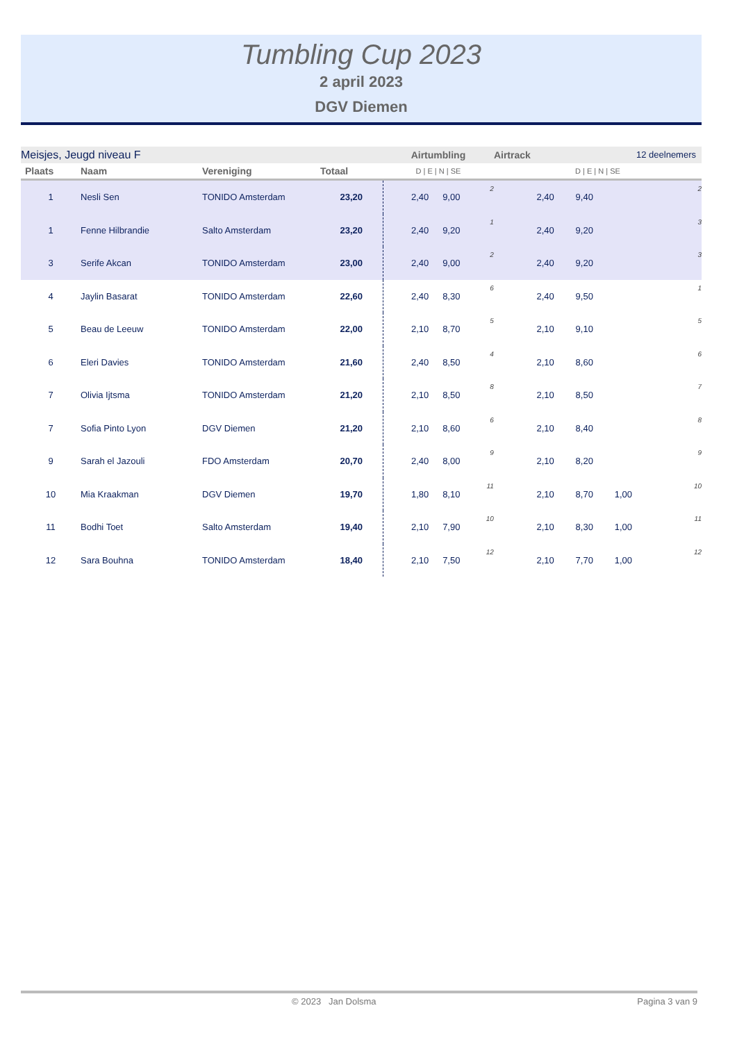Tumbling Cup 2023
2 april 2023
DGV Diemen
| Meisjes, Jeugd niveau F | | | | Airtumbling | | | | Airtrack 12 deelnemers | | | |
| Plaats | Naam | Vereniging | Totaal | D / E / N / SE | | | | D / E / N / SE | | | |
| 1 | Nesli Sen | TONIDO Amsterdam | 23,20 | 2,40 | 9,00 | | 2 | 2,40 | 9,40 | | 2 |
| 1 | Fenne Hilbrandie | Salto Amsterdam | 23,20 | 2,40 | 9,20 | | 1 | 2,40 | 9,20 | | 3 |
| 3 | Serife Akcan | TONIDO Amsterdam | 23,00 | 2,40 | 9,00 | | 2 | 2,40 | 9,20 | | 3 |
| 4 | Jaylin Basarat | TONIDO Amsterdam | 22,60 | 2,40 | 8,30 | | 6 | 2,40 | 9,50 | | 1 |
| 5 | Beau de Leeuw | TONIDO Amsterdam | 22,00 | 2,10 | 8,70 | | 5 | 2,10 | 9,10 | | 5 |
| 6 | Eleri Davies | TONIDO Amsterdam | 21,60 | 2,40 | 8,50 | | 4 | 2,10 | 8,60 | | 6 |
| 7 | Olivia Ijtsma | TONIDO Amsterdam | 21,20 | 2,10 | 8,50 | | 8 | 2,10 | 8,50 | | 7 |
| 7 | Sofia Pinto Lyon | DGV Diemen | 21,20 | 2,10 | 8,60 | | 6 | 2,10 | 8,40 | | 8 |
| 9 | Sarah el Jazouli | FDO Amsterdam | 20,70 | 2,40 | 8,00 | | 9 | 2,10 | 8,20 | | 9 |
| 10 | Mia Kraakman | DGV Diemen | 19,70 | 1,80 | 8,10 | | 11 | 2,10 | 8,70 | 1,00 | 10 |
| 11 | Bodhi Toet | Salto Amsterdam | 19,40 | 2,10 | 7,90 | | 10 | 2,10 | 8,30 | 1,00 | 11 |
| 12 | Sara Bouhna | TONIDO Amsterdam | 18,40 | 2,10 | 7,50 | | 12 | 2,10 | 7,70 | 1,00 | 12 |
© 2023 Jan Dolsma Pagina 3 van 9